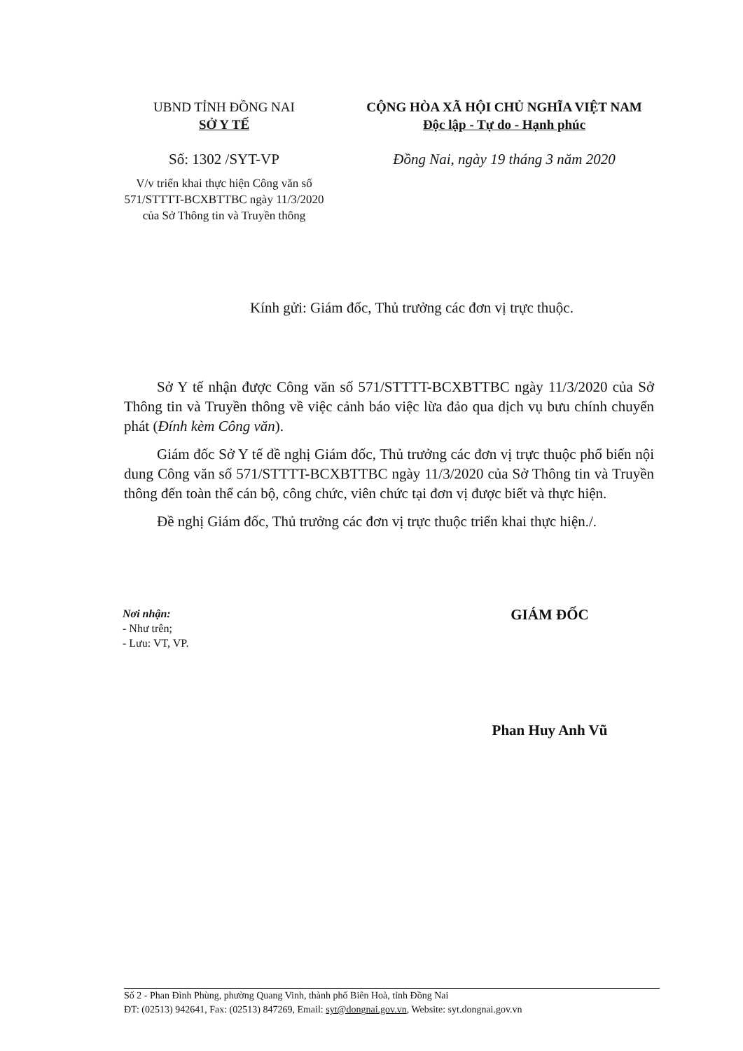UBND TỈNH ĐỒNG NAI
SỞ Y TẾ
Số: 1302 /SYT-VP
V/v triển khai thực hiện Công văn số 571/STTTT-BCXBTTBC ngày 11/3/2020 của Sở Thông tin và Truyền thông
CỘNG HÒA XÃ HỘI CHỦ NGHĨA VIỆT NAM
Độc lập - Tự do - Hạnh phúc
Đồng Nai, ngày 19 tháng 3 năm 2020
Kính gửi: Giám đốc, Thủ trưởng các đơn vị trực thuộc.
Sở Y tế nhận được Công văn số 571/STTTT-BCXBTTBC ngày 11/3/2020 của Sở Thông tin và Truyền thông về việc cảnh báo việc lừa đảo qua dịch vụ bưu chính chuyển phát (Đính kèm Công văn).
Giám đốc Sở Y tế đề nghị Giám đốc, Thủ trưởng các đơn vị trực thuộc phổ biến nội dung Công văn số 571/STTTT-BCXBTTBC ngày 11/3/2020 của Sở Thông tin và Truyền thông đến toàn thể cán bộ, công chức, viên chức tại đơn vị được biết và thực hiện.
Đề nghị Giám đốc, Thủ trưởng các đơn vị trực thuộc triển khai thực hiện./.
Nơi nhận:
- Như trên;
- Lưu: VT, VP.
GIÁM ĐỐC
Phan Huy Anh Vũ
Số 2 - Phan Đình Phùng, phường Quang Vinh, thành phố Biên Hoà, tỉnh Đồng Nai
ĐT: (02513) 942641, Fax: (02513) 847269, Email: syt@dongnai.gov.vn, Website: syt.dongnai.gov.vn